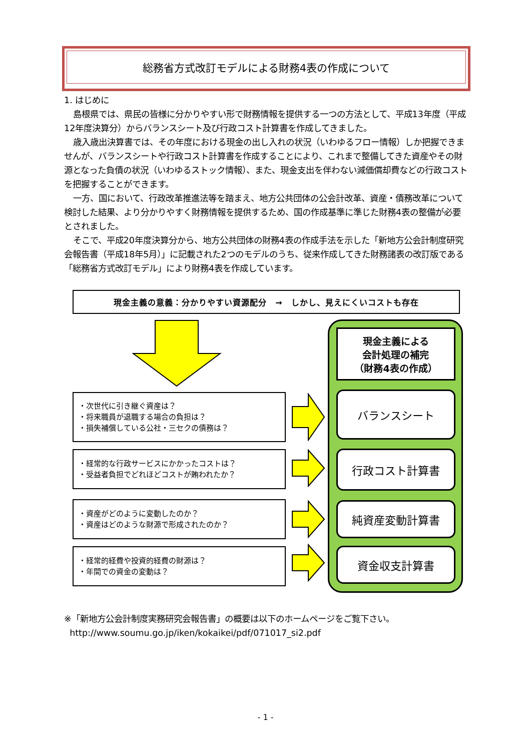総務省方式改訂モデルによる財務4表の作成について
1. はじめに
島根県では、県民の皆様に分かりやすい形で財務情報を提供する一つの方法として、平成13年度（平成12年度決算分）からバランスシート及び行政コスト計算書を作成してきました。
歳入歳出決算書では、その年度における現金の出し入れの状況（いわゆるフロー情報）しか把握できませんが、バランスシートや行政コスト計算書を作成することにより、これまで整備してきた資産やその財源となった負債の状況（いわゆるストック情報）、また、現金支出を伴わない減価償却費などの行政コストを把握することができます。
一方、国において、行政改革推進法等を踏まえ、地方公共団体の公会計改革、資産・債務改革について検討した結果、より分かりやすく財務情報を提供するため、国の作成基準に準じた財務4表の整備が必要とされました。
そこで、平成20年度決算分から、地方公共団体の財務4表の作成手法を示した「新地方公会計制度研究会報告書（平成18年5月）」に記載された2つのモデルのうち、従来作成してきた財務諸表の改訂版である「総務省方式改訂モデル」により財務4表を作成しています。
現金主義の意義：分かりやすい資源配分　→　しかし、見えにくいコストも存在
現金主義による
会計処理の補完
（財務4表の作成）
バランスシート
行政コスト計算書
純資産変動計算書
資金収支計算書
・次世代に引き継ぐ資産は？
・将来職員が退職する場合の負担は？
・損失補償している公社・三セクの債務は？
・経常的な行政サービスにかかったコストは？
・受益者負担でどれほどコストが賄われたか？
・資産がどのように変動したのか？
・資産はどのような財源で形成されたのか？
・経常的経費や投資的経費の財源は？
・年間での資金の変動は？
※「新地方公会計制度実務研究会報告書」の概要は以下のホームページをご覧下さい。
http://www.soumu.go.jp/iken/kokaikei/pdf/071017_si2.pdf
- 1 -